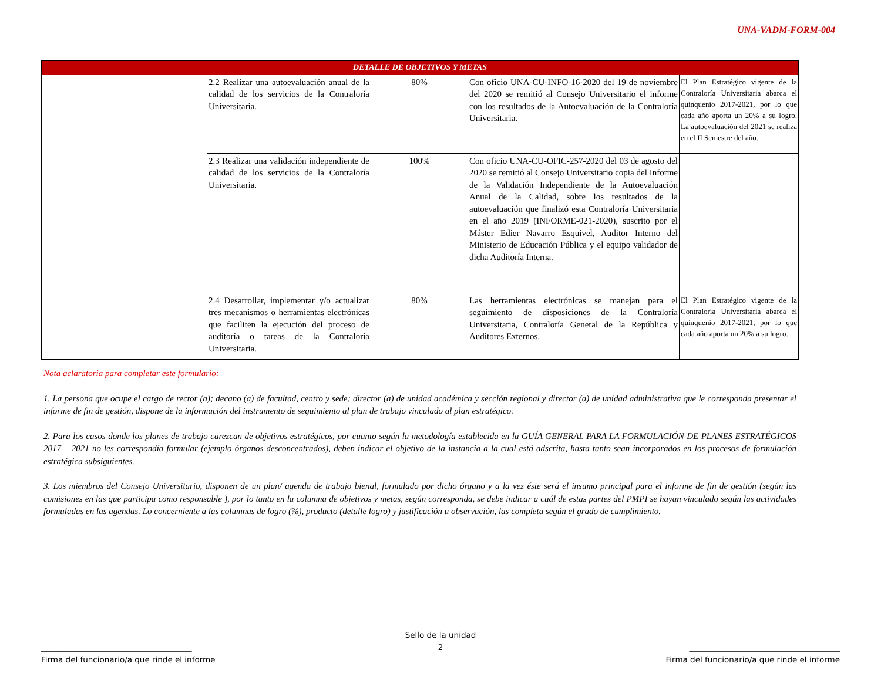UNA-VADM-FORM-004
| DETALLE DE OBJETIVOS Y METAS | | | | |
| --- | --- | --- | --- | --- |
| | 2.2 Realizar una autoevaluación anual de la calidad de los servicios de la Contraloría Universitaria. | 80% | Con oficio UNA-CU-INFO-16-2020 del 19 de noviembre del 2020 se remitió al Consejo Universitario el informe con los resultados de la Autoevaluación de la Contraloría Universitaria. | El Plan Estratégico vigente de la Contraloría Universitaria abarca el quinquenio 2017-2021, por lo que cada año aporta un 20% a su logro. La autoevaluación del 2021 se realiza en el II Semestre del año. |
| | 2.3 Realizar una validación independiente de calidad de los servicios de la Contraloría Universitaria. | 100% | Con oficio UNA-CU-OFIC-257-2020 del 03 de agosto del 2020 se remitió al Consejo Universitario copia del Informe de la Validación Independiente de la Autoevaluación Anual de la Calidad, sobre los resultados de la autoevaluación que finalizó esta Contraloría Universitaria en el año 2019 (INFORME-021-2020), suscrito por el Máster Edier Navarro Esquivel, Auditor Interno del Ministerio de Educación Pública y el equipo validador de dicha Auditoría Interna. | |
| | 2.4 Desarrollar, implementar y/o actualizar tres mecanismos o herramientas electrónicas que faciliten la ejecución del proceso de auditoría o tareas de la Contraloría Universitaria. | 80% | Las herramientas electrónicas se manejan para el seguimiento de disposiciones de la Contraloría Universitaria, Contraloría General de la República y Auditores Externos. | El Plan Estratégico vigente de la Contraloría Universitaria abarca el quinquenio 2017-2021, por lo que cada año aporta un 20% a su logro. |
Nota aclaratoria para completar este formulario:
1. La persona que ocupe el cargo de rector (a); decano (a) de facultad, centro y sede; director (a) de unidad académica y sección regional y director (a) de unidad administrativa que le corresponda presentar el informe de fin de gestión, dispone de la información del instrumento de seguimiento al plan de trabajo vinculado al plan estratégico.
2. Para los casos donde los planes de trabajo carezcan de objetivos estratégicos, por cuanto según la metodología establecida en la GUÍA GENERAL PARA LA FORMULACIÓN DE PLANES ESTRATÉGICOS 2017 – 2021 no les correspondía formular (ejemplo órganos desconcentrados), deben indicar el objetivo de la instancia a la cual está adscrita, hasta tanto sean incorporados en los procesos de formulación estratégica subsiguientes.
3. Los miembros del Consejo Universitario, disponen de un plan/ agenda de trabajo bienal, formulado por dicho órgano y a la vez éste será el insumo principal para el informe de fin de gestión (según las comisiones en las que participa como responsable ), por lo tanto en la columna de objetivos y metas, según corresponda, se debe indicar a cuál de estas partes del PMPI se hayan vinculado según las actividades formuladas en las agendas. Lo concerniente a las columnas de logro (%), producto (detalle logro) y justificación u observación, las completa según el grado de cumplimiento.
______________________________________
Firma del funcionario/a que rinde el informe
Sello de la unidad
2
______________________________________
Firma del funcionario/a que rinde el informe